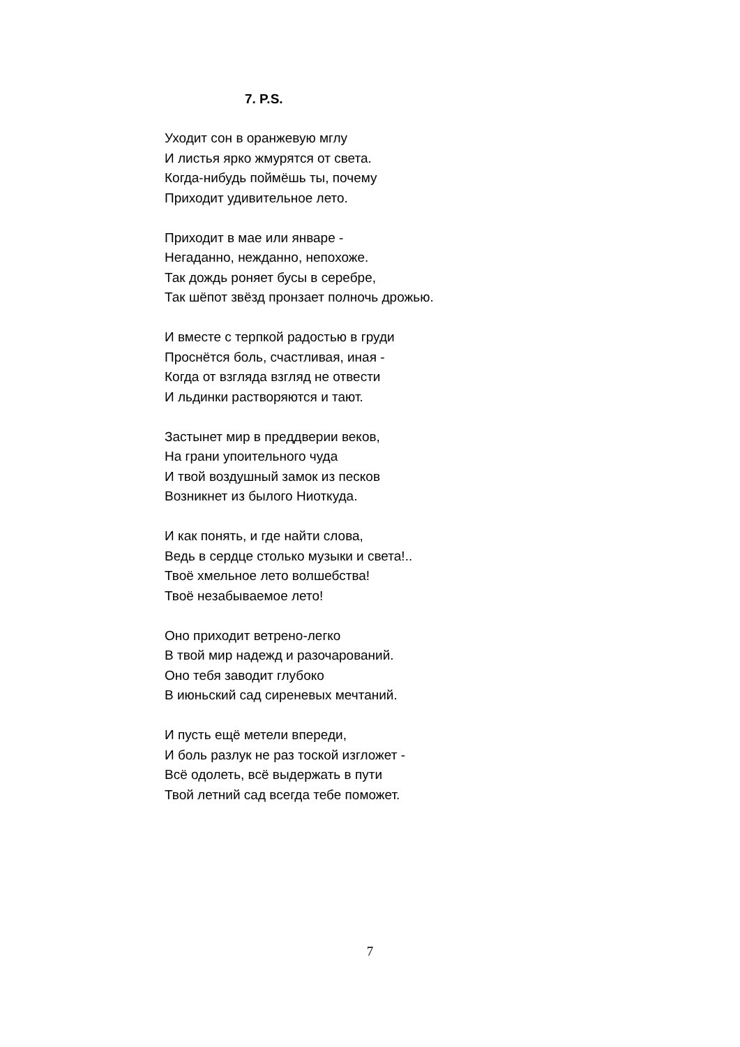7. P.S.
Уходит сон в оранжевую мглу
И листья ярко жмурятся от света.
Когда-нибудь поймёшь ты, почему
Приходит удивительное лето.
Приходит в мае или январе -
Негаданно, нежданно, непохоже.
Так дождь роняет бусы в серебре,
Так шёпот звёзд пронзает полночь дрожью.
И вместе с терпкой радостью в груди
Проснётся боль, счастливая, иная -
Когда от взгляда взгляд не отвести
И льдинки растворяются и тают.
Застынет мир в преддверии веков,
На грани упоительного чуда
И твой воздушный замок из песков
Возникнет из былого Ниоткуда.
И как понять, и где найти слова,
Ведь в сердце столько музыки и света!..
Твоё хмельное лето волшебства!
Твоё незабываемое лето!
Оно приходит ветрено-легко
В твой мир надежд и разочарований.
Оно тебя заводит глубоко
В июньский сад сиреневых мечтаний.
И пусть ещё метели впереди,
И боль разлук не раз тоской изгложет -
Всё одолеть, всё выдержать в пути
Твой летний сад всегда тебе поможет.
7